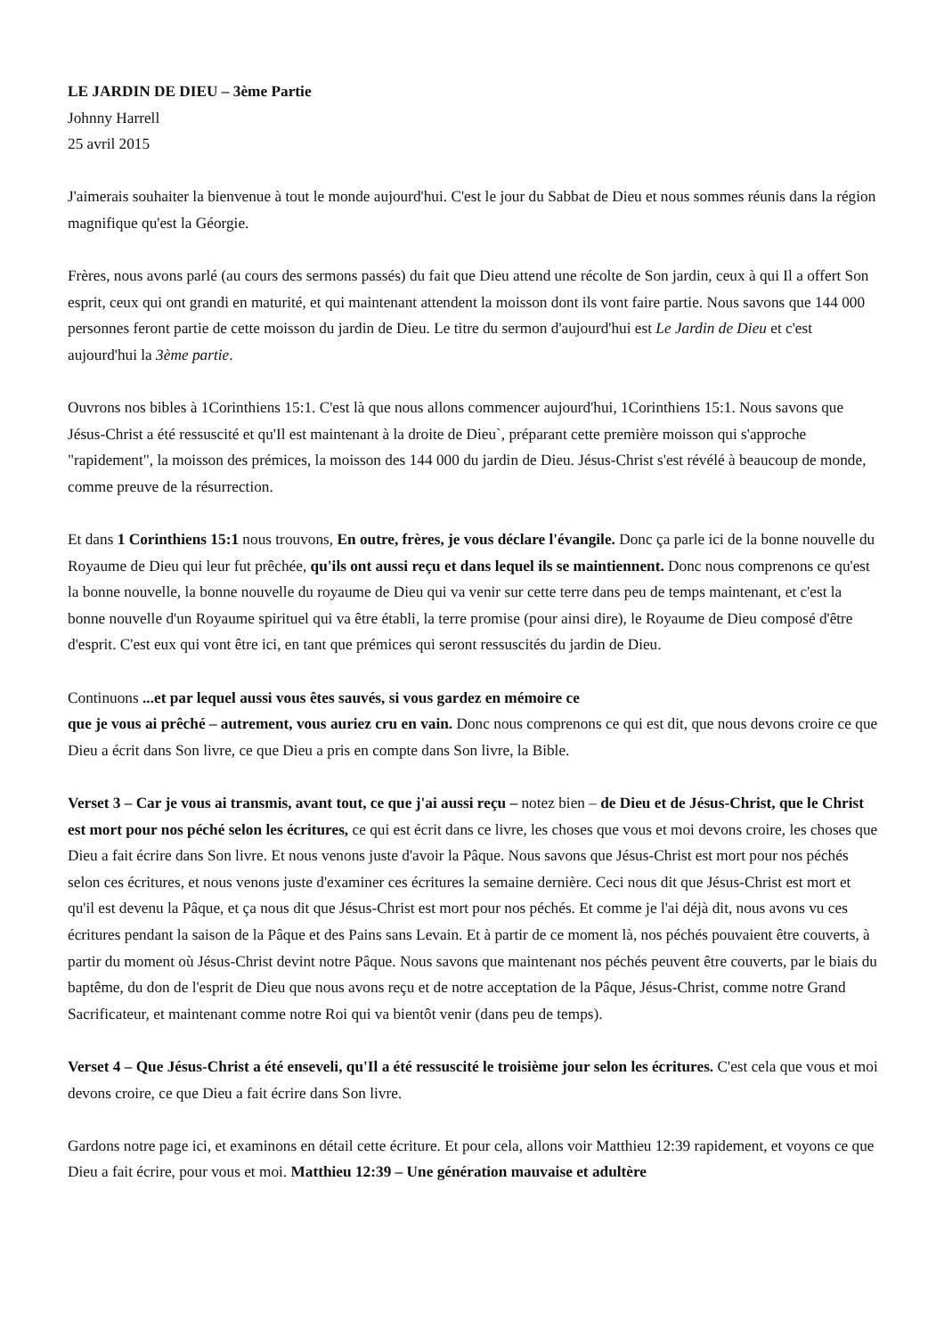LE JARDIN DE DIEU – 3ème Partie
Johnny Harrell
25 avril 2015
J'aimerais souhaiter la bienvenue à tout le monde aujourd'hui. C'est le jour du Sabbat de Dieu et nous sommes réunis dans la région magnifique qu'est la Géorgie.
Frères, nous avons parlé (au cours des sermons passés) du fait que Dieu attend une récolte de Son jardin, ceux à qui Il a offert Son esprit, ceux qui ont grandi en maturité, et qui maintenant attendent la moisson dont ils vont faire partie. Nous savons que 144 000 personnes feront partie de cette moisson du jardin de Dieu. Le titre du sermon d'aujourd'hui est Le Jardin de Dieu et c'est aujourd'hui la 3ème partie.
Ouvrons nos bibles à 1Corinthiens 15:1. C'est là que nous allons commencer aujourd'hui, 1Corinthiens 15:1. Nous savons que Jésus-Christ a été ressuscité et qu'Il est maintenant à la droite de Dieu`, préparant cette première moisson qui s'approche "rapidement", la moisson des prémices, la moisson des 144 000 du jardin de Dieu. Jésus-Christ s'est révélé à beaucoup de monde, comme preuve de la résurrection.
Et dans 1 Corinthiens 15:1 nous trouvons, En outre, frères, je vous déclare l'évangile. Donc ça parle ici de la bonne nouvelle du Royaume de Dieu qui leur fut prêchée, qu'ils ont aussi reçu et dans lequel ils se maintiennent. Donc nous comprenons ce qu'est la bonne nouvelle, la bonne nouvelle du royaume de Dieu qui va venir sur cette terre dans peu de temps maintenant, et c'est la bonne nouvelle d'un Royaume spirituel qui va être établi, la terre promise (pour ainsi dire), le Royaume de Dieu composé d'être d'esprit. C'est eux qui vont être ici, en tant que prémices qui seront ressuscités du jardin de Dieu.
Continuons ...et par lequel aussi vous êtes sauvés, si vous gardez en mémoire ce
que je vous ai prêché – autrement, vous auriez cru en vain. Donc nous comprenons ce qui est dit, que nous devons croire ce que Dieu a écrit dans Son livre, ce que Dieu a pris en compte dans Son livre, la Bible.
Verset 3 – Car je vous ai transmis, avant tout, ce que j'ai aussi reçu – notez bien – de Dieu et de Jésus-Christ, que le Christ est mort pour nos péché selon les écritures, ce qui est écrit dans ce livre, les choses que vous et moi devons croire, les choses que Dieu a fait écrire dans Son livre. Et nous venons juste d'avoir la Pâque. Nous savons que Jésus-Christ est mort pour nos péchés selon ces écritures, et nous venons juste d'examiner ces écritures la semaine dernière. Ceci nous dit que Jésus-Christ est mort et qu'il est devenu la Pâque, et ça nous dit que Jésus-Christ est mort pour nos péchés. Et comme je l'ai déjà dit, nous avons vu ces écritures pendant la saison de la Pâque et des Pains sans Levain. Et à partir de ce moment là, nos péchés pouvaient être couverts, à partir du moment où Jésus-Christ devint notre Pâque. Nous savons que maintenant nos péchés peuvent être couverts, par le biais du baptême, du don de l'esprit de Dieu que nous avons reçu et de notre acceptation de la Pâque, Jésus-Christ, comme notre Grand Sacrificateur, et maintenant comme notre Roi qui va bientôt venir (dans peu de temps).
Verset 4 – Que Jésus-Christ a été enseveli, qu'Il a été ressuscité le troisième jour selon les écritures. C'est cela que vous et moi devons croire, ce que Dieu a fait écrire dans Son livre.
Gardons notre page ici, et examinons en détail cette écriture. Et pour cela, allons voir Matthieu 12:39 rapidement, et voyons ce que Dieu a fait écrire, pour vous et moi. Matthieu 12:39 – Une génération mauvaise et adultère